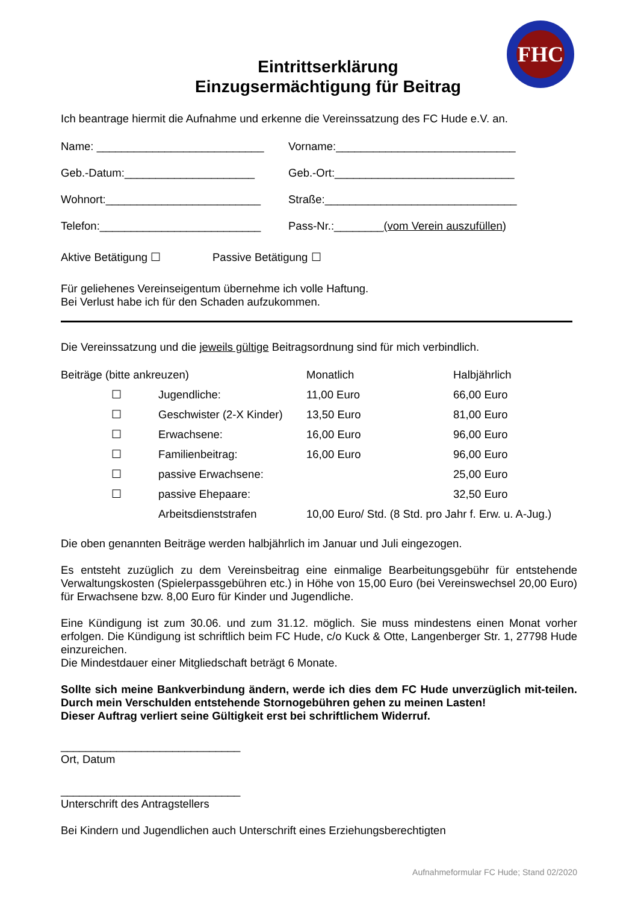FHC
Eintrittserklärung
Einzugsermächtigung für Beitrag
Ich beantrage hiermit die Aufnahme und erkenne die Vereinssatzung des FC Hude e.V. an.
Name: ___________________________ Vorname:_____________________________
Geb.-Datum:_____________________ Geb.-Ort:_____________________________
Wohnort:_________________________ Straße:_______________________________
Telefon:__________________________ Pass-Nr.:________(vom Verein auszufüllen)
Aktive Betätigung ☐ Passive Betätigung ☐
Für geliehenes Vereinseigentum übernehme ich volle Haftung.
Bei Verlust habe ich für den Schaden aufzukommen.
Die Vereinssatzung und die jeweils gültige Beitragsordnung sind für mich verbindlich.
| Beiträge (bitte ankreuzen) | | | Monatlich | Halbjährlich |
| | ☐ | Jugendliche: | 11,00 Euro | 66,00 Euro |
| | ☐ | Geschwister (2-X Kinder) | 13,50 Euro | 81,00 Euro |
| | ☐ | Erwachsene: | 16,00 Euro | 96,00 Euro |
| | ☐ | Familienbeitrag: | 16,00 Euro | 96,00 Euro |
| | ☐ | passive Erwachsene: | | 25,00 Euro |
| | ☐ | passive Ehepaare: | | 32,50 Euro |
| | | Arbeitsdienststrafen | 10,00 Euro/ Std. (8 Std. pro Jahr f. Erw. u. A-Jug.) | |
Die oben genannten Beiträge werden halbjährlich im Januar und Juli eingezogen.
Es entsteht zuzüglich zu dem Vereinsbeitrag eine einmalige Bearbeitungsgebühr für entstehende Verwaltungskosten (Spielerpassgebühren etc.) in Höhe von 15,00 Euro (bei Vereinswechsel 20,00 Euro) für Erwachsene bzw. 8,00 Euro für Kinder und Jugendliche.
Eine Kündigung ist zum 30.06. und zum 31.12. möglich. Sie muss mindestens einen Monat vorher erfolgen. Die Kündigung ist schriftlich beim FC Hude, c/o Kuck & Otte, Langenberger Str. 1, 27798 Hude einzureichen.
Die Mindestdauer einer Mitgliedschaft beträgt 6 Monate.
Sollte sich meine Bankverbindung ändern, werde ich dies dem FC Hude unverzüglich mit-teilen. Durch mein Verschulden entstehende Stornogebühren gehen zu meinen Lasten!
Dieser Auftrag verliert seine Gültigkeit erst bei schriftlichem Widerruf.
_____________________________
Ort, Datum
_____________________________
Unterschrift des Antragstellers
Bei Kindern und Jugendlichen auch Unterschrift eines Erziehungsberechtigten
Aufnahmeformular FC Hude; Stand 02/2020